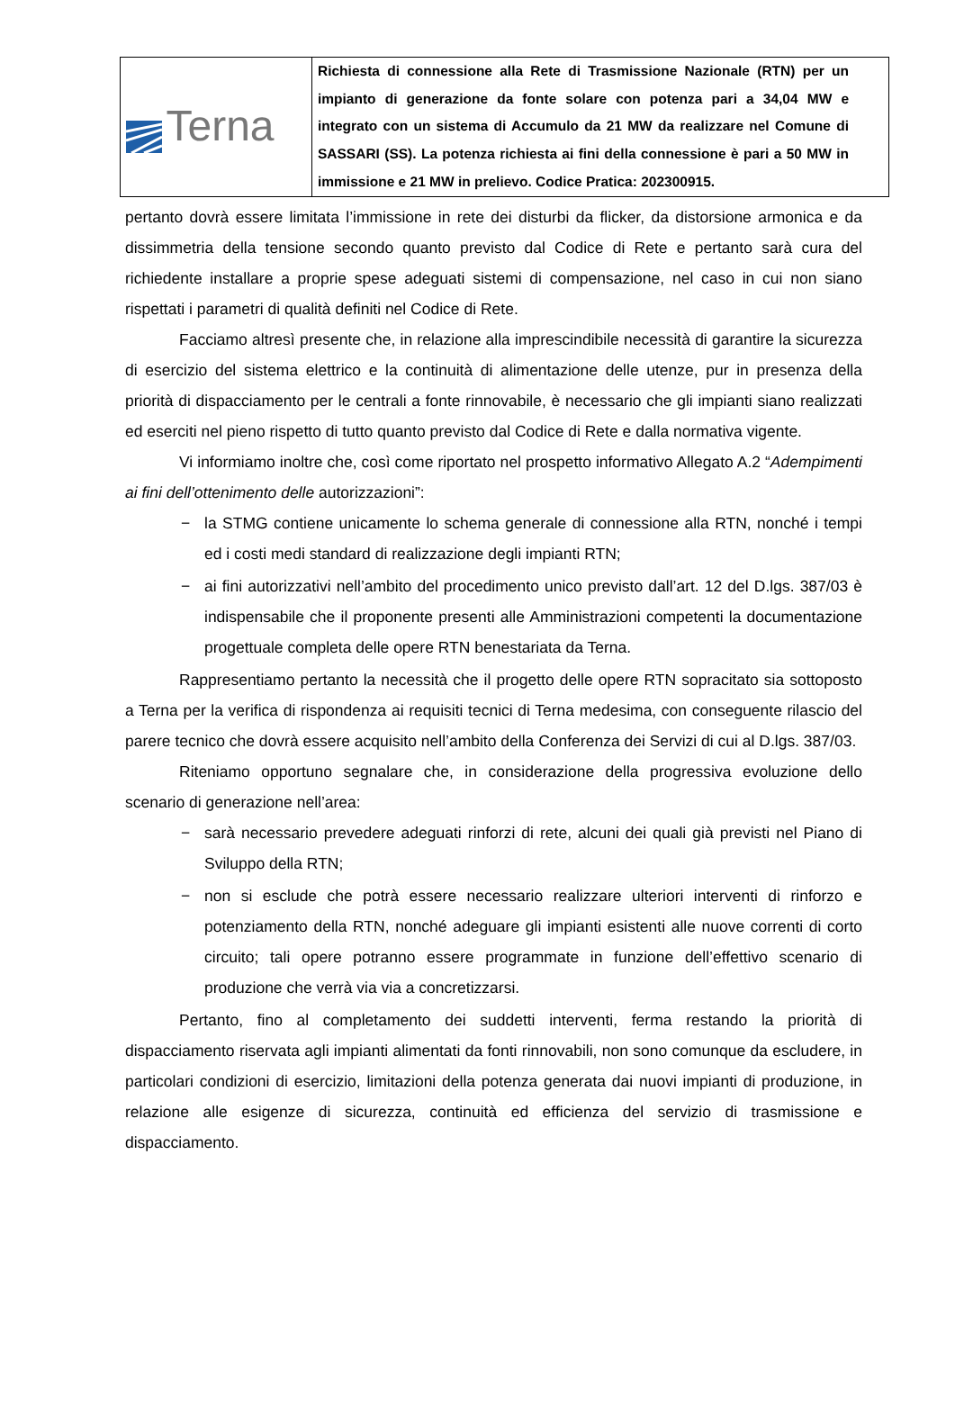| Terna | Richiesta di connessione alla Rete di Trasmissione Nazionale (RTN) per un impianto di generazione da fonte solare con potenza pari a 34,04 MW e integrato con un sistema di Accumulo da 21 MW da realizzare nel Comune di SASSARI (SS). La potenza richiesta ai fini della connessione è pari a 50 MW in immissione e 21 MW in prelievo. Codice Pratica: 202300915. |
pertanto dovrà essere limitata l’immissione in rete dei disturbi da flicker, da distorsione armonica e da dissimmetria della tensione secondo quanto previsto dal Codice di Rete e pertanto sarà cura del richiedente installare a proprie spese adeguati sistemi di compensazione, nel caso in cui non siano rispettati i parametri di qualità definiti nel Codice di Rete.
Facciamo altresì presente che, in relazione alla imprescindibile necessità di garantire la sicurezza di esercizio del sistema elettrico e la continuità di alimentazione delle utenze, pur in presenza della priorità di dispacciamento per le centrali a fonte rinnovabile, è necessario che gli impianti siano realizzati ed eserciti nel pieno rispetto di tutto quanto previsto dal Codice di Rete e dalla normativa vigente.
Vi informiamo inoltre che, così come riportato nel prospetto informativo Allegato A.2 “Adempimenti ai fini dell’ottenimento delle autorizzazioni”:
− la STMG contiene unicamente lo schema generale di connessione alla RTN, nonché i tempi ed i costi medi standard di realizzazione degli impianti RTN;
− ai fini autorizzativi nell’ambito del procedimento unico previsto dall’art. 12 del D.lgs. 387/03 è indispensabile che il proponente presenti alle Amministrazioni competenti la documentazione progettuale completa delle opere RTN benestariata da Terna.
Rappresentiamo pertanto la necessità che il progetto delle opere RTN sopracitato sia sottoposto a Terna per la verifica di rispondenza ai requisiti tecnici di Terna medesima, con conseguente rilascio del parere tecnico che dovrà essere acquisito nell’ambito della Conferenza dei Servizi di cui al D.lgs. 387/03.
Riteniamo opportuno segnalare che, in considerazione della progressiva evoluzione dello scenario di generazione nell’area:
− sarà necessario prevedere adeguati rinforzi di rete, alcuni dei quali già previsti nel Piano di Sviluppo della RTN;
− non si esclude che potrà essere necessario realizzare ulteriori interventi di rinforzo e potenziamento della RTN, nonché adeguare gli impianti esistenti alle nuove correnti di corto circuito; tali opere potranno essere programmate in funzione dell’effettivo scenario di produzione che verrà via via a concretizzarsi.
Pertanto, fino al completamento dei suddetti interventi, ferma restando la priorità di dispacciamento riservata agli impianti alimentati da fonti rinnovabili, non sono comunque da escludere, in particolari condizioni di esercizio, limitazioni della potenza generata dai nuovi impianti di produzione, in relazione alle esigenze di sicurezza, continuità ed efficienza del servizio di trasmissione e dispacciamento.